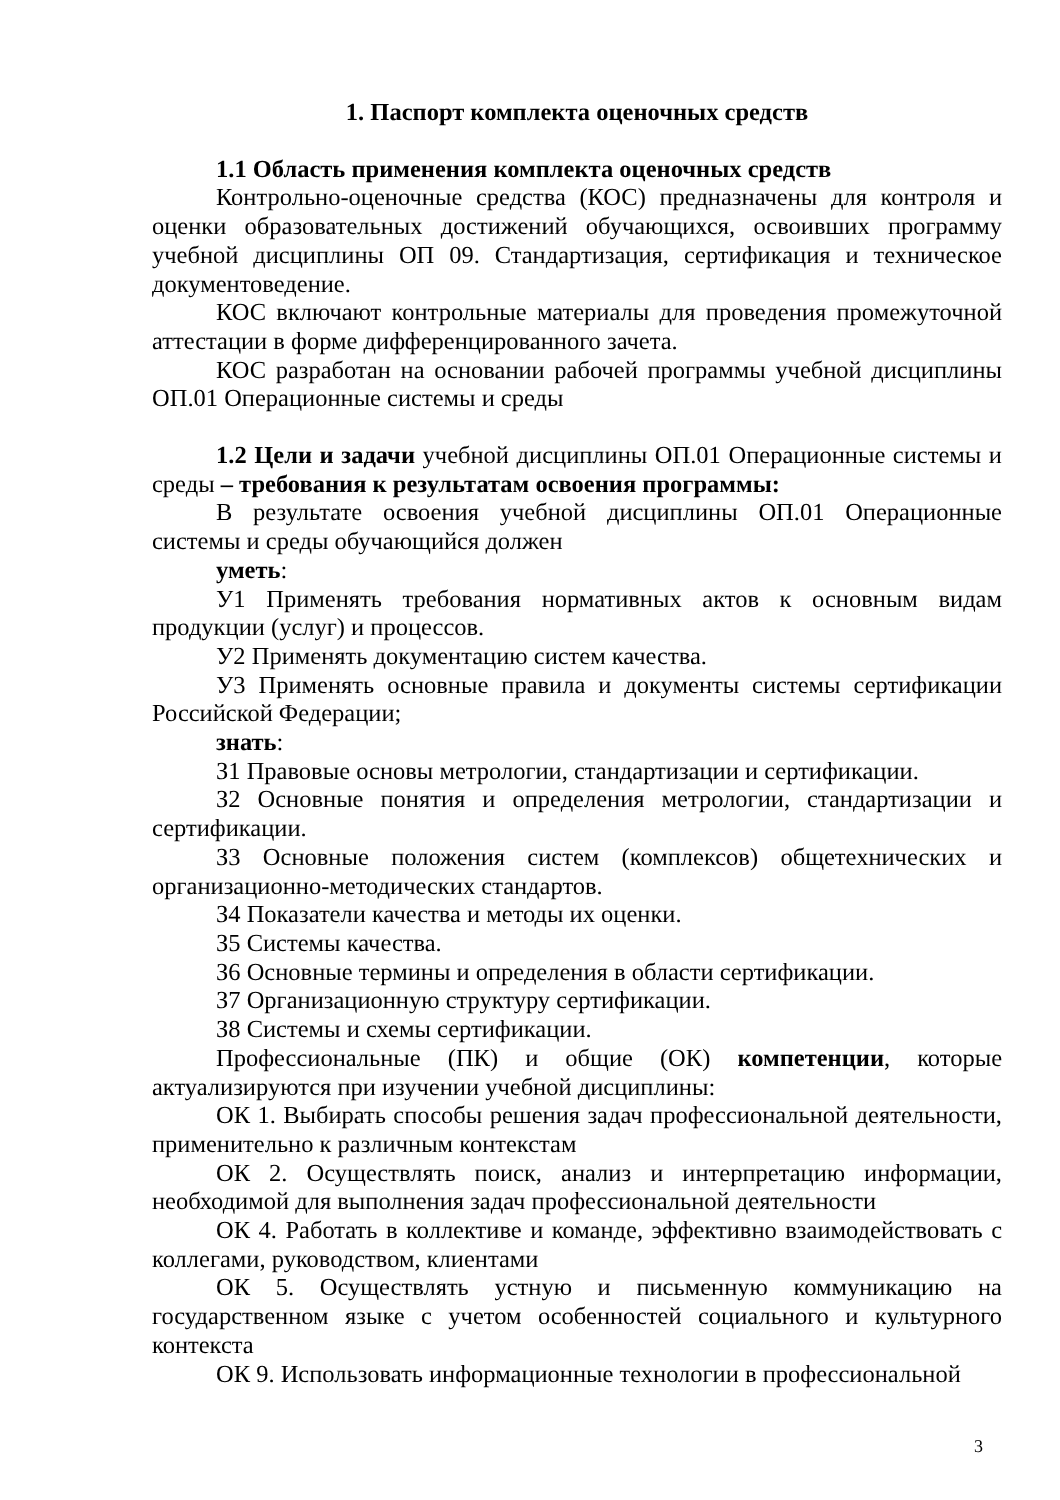1. Паспорт комплекта оценочных средств
1.1 Область применения комплекта оценочных средств
Контрольно-оценочные средства (КОС) предназначены для контроля и оценки образовательных достижений обучающихся, освоивших программу учебной дисциплины ОП 09. Стандартизация, сертификация и техническое документоведение.
КОС включают контрольные материалы для проведения промежуточной аттестации в форме дифференцированного зачета.
КОС разработан на основании рабочей программы учебной дисциплины ОП.01 Операционные системы и среды
1.2 Цели и задачи учебной дисциплины ОП.01 Операционные системы и среды – требования к результатам освоения программы:
В результате освоения учебной дисциплины ОП.01 Операционные системы и среды обучающийся должен
уметь:
У1 Применять требования нормативных актов к основным видам продукции (услуг) и процессов.
У2 Применять документацию систем качества.
У3 Применять основные правила и документы системы сертификации Российской Федерации;
знать:
З1 Правовые основы метрологии, стандартизации и сертификации.
З2 Основные понятия и определения метрологии, стандартизации и сертификации.
З3 Основные положения систем (комплексов) общетехнических и организационно-методических стандартов.
З4 Показатели качества и методы их оценки.
З5 Системы качества.
З6 Основные термины и определения в области сертификации.
З7 Организационную структуру сертификации.
З8 Системы и схемы сертификации.
Профессиональные (ПК) и общие (ОК) компетенции, которые актуализируются при изучении учебной дисциплины:
ОК 1. Выбирать способы решения задач профессиональной деятельности, применительно к различным контекстам
ОК 2. Осуществлять поиск, анализ и интерпретацию информации, необходимой для выполнения задач профессиональной деятельности
ОК 4. Работать в коллективе и команде, эффективно взаимодействовать с коллегами, руководством, клиентами
ОК 5. Осуществлять устную и письменную коммуникацию на государственном языке с учетом особенностей социального и культурного контекста
ОК 9. Использовать информационные технологии в профессиональной
3